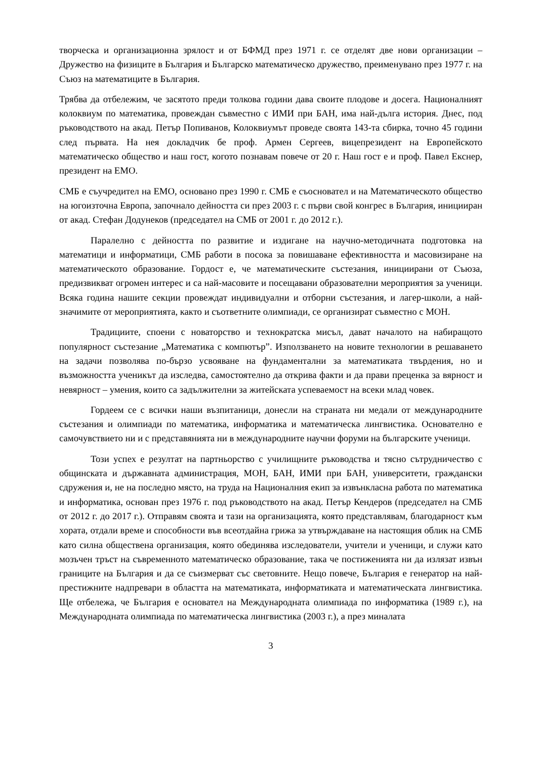творческа и организационна зрялост и от БФМД през 1971 г. се отделят две нови организации – Дружество на физиците в България и Българско математическо дружество, преименувано през 1977 г. на Съюз на математиците в България.
Трябва да отбележим, че засятото преди толкова години дава своите плодове и досега. Националният колоквиум по математика, провеждан съвместно с ИМИ при БАН, има най-дълга история. Днес, под ръководството на акад. Петър Попиванов, Колоквиумът проведе своята 143-та сбирка, точно 45 години след първата. На нея докладчик бе проф. Армен Сергеев, вицепрезидент на Европейското математическо общество и наш гост, когото познавам повече от 20 г. Наш гост е и проф. Павел Екснер, президент на ЕМО.
СМБ е съучредител на ЕМО, основано през 1990 г. СМБ е съоснoвател и на Математическото общество на югоизточна Европа, започнало дейността си през 2003 г. с първи свой конгрес в България, инициирaн от акад. Стефан Додунеков (председател на СМБ от 2001 г. до 2012 г.).
Паралелно с дейността по развитие и издигане на научно-методичната подготовка на математици и информатици, СМБ работи в посока за повишаване ефективността и масовизиране на математическото образование. Гордост е, че математическите състезания, инициирани от Съюза, предизвикват огромен интерес и са най-масовите и посещавани образователни мероприятия за ученици. Всяка година нашите секции провеждат индивидуални и отборни състезания, и лагер-школи, а най-значимите от мероприятията, както и съответните олимпиади, се организират съвместно с МОН.
Традициите, споени с новаторство и технократска мисъл, дават началото на набиращото популярност състезание „Математика с компютър”. Използването на новите технологии в решаването на задачи позволява по-бързо усвояване на фундаментални за математиката твърдения, но и възможността ученикът да изследва, самостоятелно да открива факти и да прави преценка за вярност и невярност – умения, които са задължителни за житейската успеваемост на всеки млад човек.
Гордеем се с всички наши възпитаници, донесли на страната ни медали от международните състезания и олимпиади по математика, информатика и математическа лингвистика. Основателно е самочувствието ни и с представянията ни в международните научни форуми на българските ученици.
Този успех е резултат на партньорство с училищните ръководства и тясно сътрудничество с общинската и държавната администрация, МОН, БАН, ИМИ при БАН, университети, граждански сдружения и, не на последно място, на труда на Националния екип за извънкласна работа по математика и информатика, основан през 1976 г. под ръководството на акад. Петър Кендеров (председател на СМБ от 2012 г. до 2017 г.). Отправям своята и тази на организацията, която представлявам, благодарност към хората, отдали време и способности във всеотдайна грижа за утвърждаване на настоящия облик на СМБ като силна обществена организация, която обединява изследователи, учители и ученици, и служи като мозъчен тръст на съвременното математическо образование, така че постиженията ни да излязат извън границите на България и да се съизмерват със световните. Нещо повече, България е генератор на най-престижните надпревари в областта на математиката, информатиката и математическата лингвистика. Ще отбележа, че България е основател на Международната олимпиада по информатика (1989 г.), на Международната олимпиада по математическа лингвистика (2003 г.), а през миналата
3